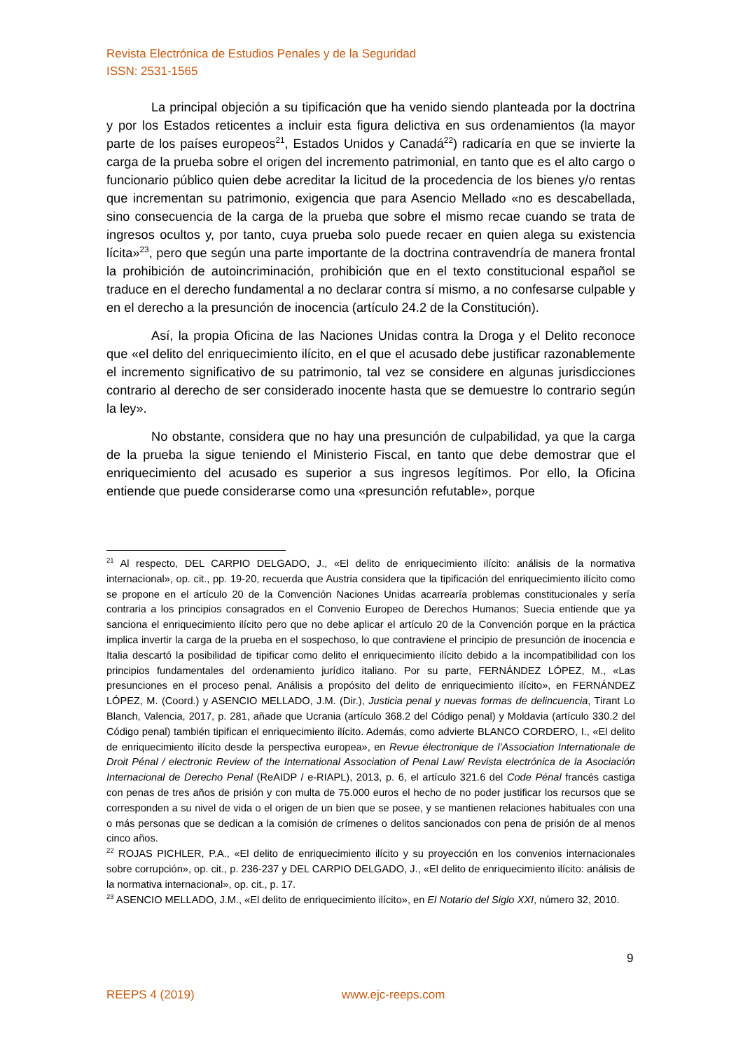Revista Electrónica de Estudios Penales y de la Seguridad
ISSN: 2531-1565
La principal objeción a su tipificación que ha venido siendo planteada por la doctrina y por los Estados reticentes a incluir esta figura delictiva en sus ordenamientos (la mayor parte de los países europeos<sup>21</sup>, Estados Unidos y Canadá<sup>22</sup>) radicaría en que se invierte la carga de la prueba sobre el origen del incremento patrimonial, en tanto que es el alto cargo o funcionario público quien debe acreditar la licitud de la procedencia de los bienes y/o rentas que incrementan su patrimonio, exigencia que para Asencio Mellado «no es descabellada, sino consecuencia de la carga de la prueba que sobre el mismo recae cuando se trata de ingresos ocultos y, por tanto, cuya prueba solo puede recaer en quien alega su existencia lícita»<sup>23</sup>, pero que según una parte importante de la doctrina contravendría de manera frontal la prohibición de autoincriminación, prohibición que en el texto constitucional español se traduce en el derecho fundamental a no declarar contra sí mismo, a no confesarse culpable y en el derecho a la presunción de inocencia (artículo 24.2 de la Constitución).
Así, la propia Oficina de las Naciones Unidas contra la Droga y el Delito reconoce que «el delito del enriquecimiento ilícito, en el que el acusado debe justificar razonablemente el incremento significativo de su patrimonio, tal vez se considere en algunas jurisdicciones contrario al derecho de ser considerado inocente hasta que se demuestre lo contrario según la ley».
No obstante, considera que no hay una presunción de culpabilidad, ya que la carga de la prueba la sigue teniendo el Ministerio Fiscal, en tanto que debe demostrar que el enriquecimiento del acusado es superior a sus ingresos legítimos. Por ello, la Oficina entiende que puede considerarse como una «presunción refutable», porque
<sup>21</sup> Al respecto, DEL CARPIO DELGADO, J., «El delito de enriquecimiento ilícito: análisis de la normativa internacional», op. cit., pp. 19-20, recuerda que Austria considera que la tipificación del enriquecimiento ilícito como se propone en el artículo 20 de la Convención Naciones Unidas acarrearía problemas constitucionales y sería contraria a los principios consagrados en el Convenio Europeo de Derechos Humanos; Suecia entiende que ya sanciona el enriquecimiento ilícito pero que no debe aplicar el artículo 20 de la Convención porque en la práctica implica invertir la carga de la prueba en el sospechoso, lo que contraviene el principio de presunción de inocencia e Italia descartó la posibilidad de tipificar como delito el enriquecimiento ilícito debido a la incompatibilidad con los principios fundamentales del ordenamiento jurídico italiano. Por su parte, FERNÁNDEZ LÓPEZ, M., «Las presunciones en el proceso penal. Análisis a propósito del delito de enriquecimiento ilícito», en FERNÁNDEZ LÓPEZ, M. (Coord.) y ASENCIO MELLADO, J.M. (Dir.), Justicia penal y nuevas formas de delincuencia, Tirant Lo Blanch, Valencia, 2017, p. 281, añade que Ucrania (artículo 368.2 del Código penal) y Moldavia (artículo 330.2 del Código penal) también tipifican el enriquecimiento ilícito. Además, como advierte BLANCO CORDERO, I., «El delito de enriquecimiento ilícito desde la perspectiva europea», en Revue électronique de l’Association Internationale de Droit Pénal / electronic Review of the International Association of Penal Law/ Revista electrónica de la Asociación Internacional de Derecho Penal (ReAIDP / e-RIAPL), 2013, p. 6, el artículo 321.6 del Code Pénal francés castiga con penas de tres años de prisión y con multa de 75.000 euros el hecho de no poder justificar los recursos que se corresponden a su nivel de vida o el origen de un bien que se posee, y se mantienen relaciones habituales con una o más personas que se dedican a la comisión de crímenes o delitos sancionados con pena de prisión de al menos cinco años.
<sup>22</sup> ROJAS PICHLER, P.A., «El delito de enriquecimiento ilícito y su proyección en los convenios internacionales sobre corrupción», op. cit., p. 236-237 y DEL CARPIO DELGADO, J., «El delito de enriquecimiento ilícito: análisis de la normativa internacional», op. cit., p. 17.
<sup>23</sup> ASENCIO MELLADO, J.M., «El delito de enriquecimiento ilícito», en El Notario del Siglo XXI, número 32, 2010.
9
REEPS 4 (2019) www.ejc-reeps.com